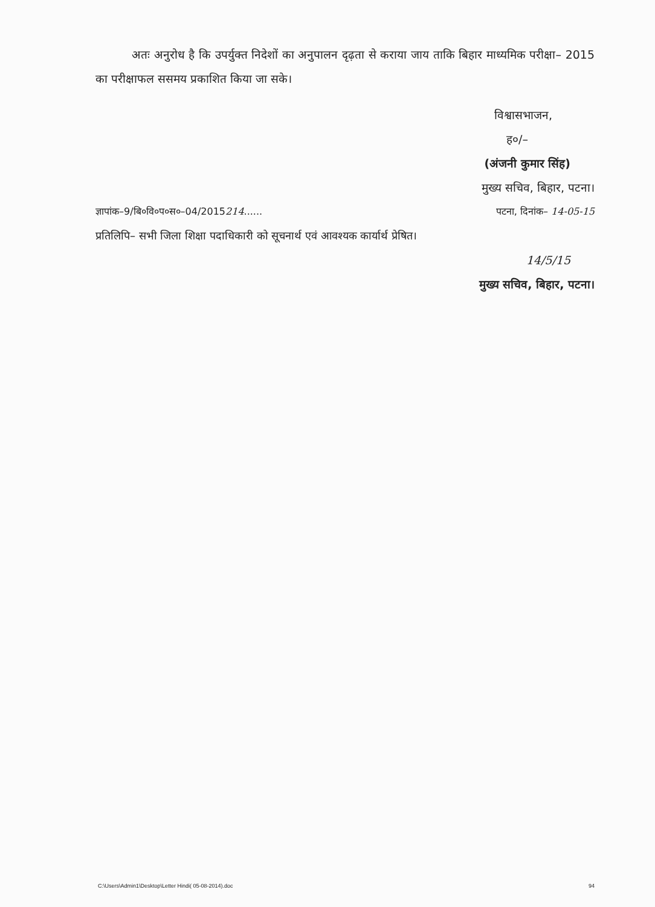अतः अनुरोध है कि उपर्युक्त निदेशों का अनुपालन दृढ़ता से कराया जाय ताकि बिहार माध्यमिक परीक्षा– 2015 का परीक्षाफल ससमय प्रकाशित किया जा सके।
विश्वासभाजन,
ह०/–
(अंजनी कुमार सिंह)
मुख्य सचिव, बिहार, पटना।
ज्ञापांक–9/बि०वि०प०स०–04/2015214...... पटना, दिनांक– 14-05-15
प्रतिलिपि– सभी जिला शिक्षा पदाधिकारी को सूचनार्थ एवं आवश्यक कार्यार्थ प्रेषित।
14/5/15
मुख्य सचिव, बिहार, पटना।
C:\Users\Admin1\Desktop\Letter Hindi( 05-08-2014).doc 94